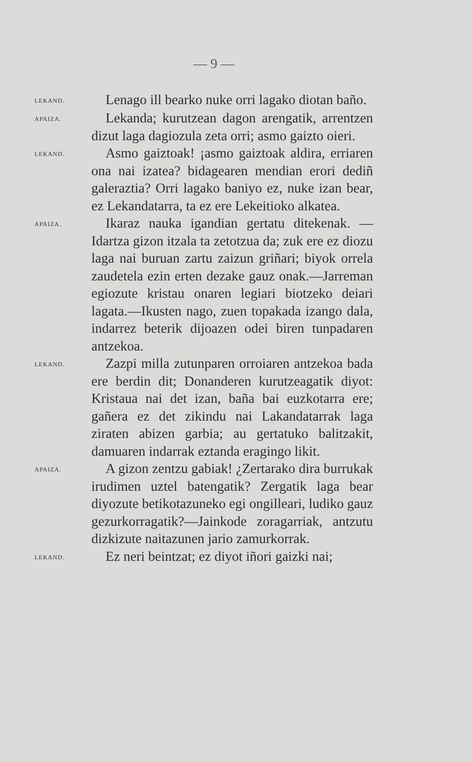— 9 —
LEKAND.
Lenago ill bearko nuke orri lagako diotan baño.
APAIZA.
Lekanda; kurutzean dagon arengatik, arrentzen dizut laga dagiozula zeta orri; asmo gaizto oieri.
LEKAND.
Asmo gaiztoak! ¡asmo gaiztoak aldira, erriaren ona nai izatea? bidagearen mendian erori dediñ galeraztia? Orri lagako baniyo ez, nuke izan bear, ez Lekandatarra, ta ez ere Lekeitioko alkatea.
APAIZA.
Ikaraz nauka igandian gertatu ditekenak. —Idartza gizon itzala ta zetotzua da; zuk ere ez diozu laga nai buruan zartu zaizun griñari; biyok orrela zaudetela ezin erten dezake gauz onak.—Jarreman egiozute kristau onaren legiari biotzeko deiari lagata.—Ikusten nago, zuen topakada izango dala, indarrez beterik dijoazen odei biren tunpadaren antzekoa.
LEKAND.
Zazpi milla zutunparen orroiaren antzekoa bada ere berdin dit; Donanderen kurutzeagatik diyot: Kristaua nai det izan, baña bai euzkotarra ere; gañera ez det zikindu nai Lakandatarrak laga ziraten abizen garbia; au gertatuko balitzakit, damuaren indarrak eztanda eragingo likit.
APAIZA.
A gizon zentzu gabiak! ¿Zertarako dira burrukak irudimen uztel batengatik? Zergatik laga bear diyozute betikotazuneko egi ongilleari, ludiko gauz gezurkorragatik?—Jainkode zoragarriak, antzutu dizkizute naitazunen jario zamurkorrak.
LEKAND.
Ez neri beintzat; ez diyot iñori gaizki nai;